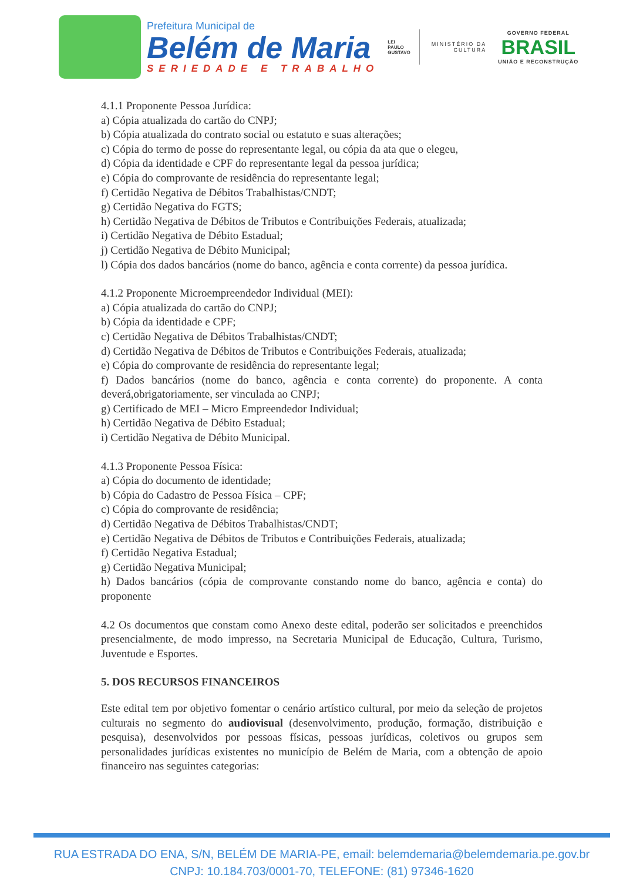Prefeitura Municipal de
Belém de Maria
SERIEDADE E TRABALHO
LEI
PAULO
GUSTAVO
MINISTÉRIO DA
CULTURA
GOVERNO FEDERAL
BRASIL
UNIÃO E RECONSTRUÇÃO
4.1.1 Proponente Pessoa Jurídica:
a) Cópia atualizada do cartão do CNPJ;
b) Cópia atualizada do contrato social ou estatuto e suas alterações;
c) Cópia do termo de posse do representante legal, ou cópia da ata que o elegeu,
d) Cópia da identidade e CPF do representante legal da pessoa jurídica;
e) Cópia do comprovante de residência do representante legal;
f) Certidão Negativa de Débitos Trabalhistas/CNDT;
g) Certidão Negativa do FGTS;
h) Certidão Negativa de Débitos de Tributos e Contribuições Federais, atualizada;
i) Certidão Negativa de Débito Estadual;
j) Certidão Negativa de Débito Municipal;
l) Cópia dos dados bancários (nome do banco, agência e conta corrente) da pessoa jurídica.
4.1.2 Proponente Microempreendedor Individual (MEI):
a) Cópia atualizada do cartão do CNPJ;
b) Cópia da identidade e CPF;
c) Certidão Negativa de Débitos Trabalhistas/CNDT;
d) Certidão Negativa de Débitos de Tributos e Contribuições Federais, atualizada;
e) Cópia do comprovante de residência do representante legal;
f) Dados bancários (nome do banco, agência e conta corrente) do proponente. A conta deverá,obrigatoriamente, ser vinculada ao CNPJ;
g) Certificado de MEI – Micro Empreendedor Individual;
h) Certidão Negativa de Débito Estadual;
i) Certidão Negativa de Débito Municipal.
4.1.3 Proponente Pessoa Física:
a) Cópia do documento de identidade;
b) Cópia do Cadastro de Pessoa Física – CPF;
c) Cópia do comprovante de residência;
d) Certidão Negativa de Débitos Trabalhistas/CNDT;
e) Certidão Negativa de Débitos de Tributos e Contribuições Federais, atualizada;
f) Certidão Negativa Estadual;
g) Certidão Negativa Municipal;
h) Dados bancários (cópia de comprovante constando nome do banco, agência e conta) do proponente
4.2 Os documentos que constam como Anexo deste edital, poderão ser solicitados e preenchidos presencialmente, de modo impresso, na Secretaria Municipal de Educação, Cultura, Turismo, Juventude e Esportes.
5. DOS RECURSOS FINANCEIROS
Este edital tem por objetivo fomentar o cenário artístico cultural, por meio da seleção de projetos culturais no segmento do audiovisual (desenvolvimento, produção, formação, distribuição e pesquisa), desenvolvidos por pessoas físicas, pessoas jurídicas, coletivos ou grupos sem personalidades jurídicas existentes no município de Belém de Maria, com a obtenção de apoio financeiro nas seguintes categorias:
RUA ESTRADA DO ENA, S/N, BELÉM DE MARIA-PE, email: belemdemaria@belemdemaria.pe.gov.br
CNPJ: 10.184.703/0001-70, TELEFONE: (81) 97346-1620